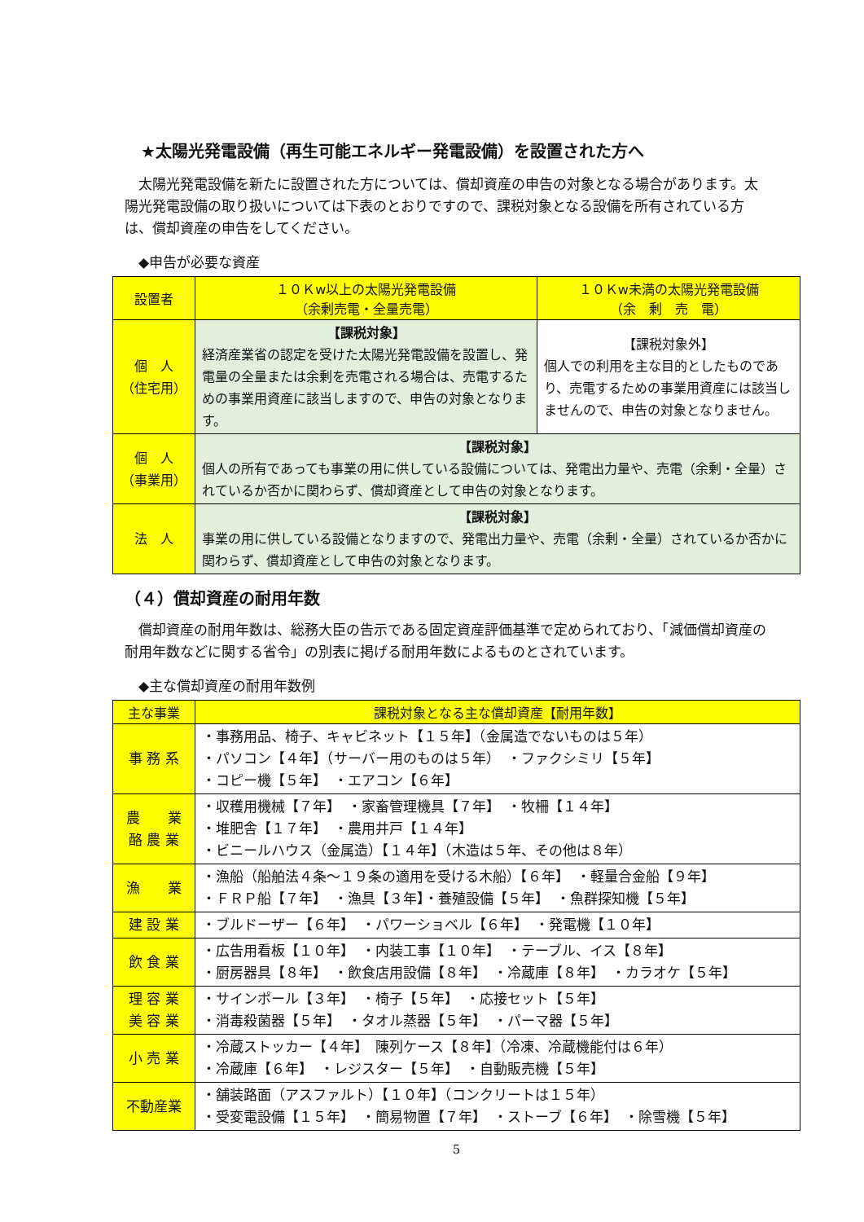★太陽光発電設備（再生可能エネルギー発電設備）を設置された方へ
　太陽光発電設備を新たに設置された方については、償却資産の申告の対象となる場合があります。太陽光発電設備の取り扱いについては下表のとおりですので、課税対象となる設備を所有されている方は、償却資産の申告をしてください。
◆申告が必要な資産
| 設置者 | １０Ｋw以上の太陽光発電設備 （余剰売電・全量売電） | １０Ｋw未満の太陽光発電設備 （余 剰 売 電） |
| --- | --- | --- |
| 個 人 （住宅用） | 【課税対象】 経済産業省の認定を受けた太陽光発電設備を設置し、発電量の全量または余剰を売電される場合は、売電するための事業用資産に該当しますので、申告の対象となります。 | 【課税対象外】 個人での利用を主な目的としたものであり、売電するための事業用資産には該当しませんので、申告の対象となりません。 |
| 個 人 （事業用） | 【課税対象】 個人の所有であっても事業の用に供している設備については、発電出力量や、売電（余剰・全量）されているか否かに関わらず、償却資産として申告の対象となります。 | |
| 法 人 | 【課税対象】 事業の用に供している設備となりますので、発電出力量や、売電（余剰・全量）されているか否かに関わらず、償却資産として申告の対象となります。 | |
（４）償却資産の耐用年数
　償却資産の耐用年数は、総務大臣の告示である固定資産評価基準で定められており、「減価償却資産の耐用年数などに関する省令」の別表に掲げる耐用年数によるものとされています。
◆主な償却資産の耐用年数例
| 主な事業 | 課税対象となる主な償却資産【耐用年数】 |
| --- | --- |
| 事 務 系 | ・事務用品、椅子、キャビネット【１５年】（金属造でないものは５年） ・パソコン【４年】（サーバー用のものは５年） ・ファクシミリ【５年】 ・コピー機【５年】 ・エアコン【６年】 |
| 農 業 酪 農 業 | ・収穫用機械【７年】 ・家畜管理機具【７年】 ・牧柵【１４年】 ・堆肥舎【１７年】 ・農用井戸【１４年】 ・ビニールハウス（金属造）【１４年】（木造は５年、その他は８年） |
| 漁 業 | ・漁船（船舶法４条～１９条の適用を受ける木船）【６年】 ・軽量合金船【９年】 ・ＦＲＰ船【７年】 ・漁具【３年】・養殖設備【５年】 ・魚群探知機【５年】 |
| 建 設 業 | ・ブルドーザー【６年】 ・パワーショベル【６年】 ・発電機【１０年】 |
| 飲 食 業 | ・広告用看板【１０年】 ・内装工事【１０年】 ・テーブル、イス【８年】 ・厨房器具【８年】 ・飲食店用設備【８年】 ・冷蔵庫【８年】 ・カラオケ【５年】 |
| 理 容 業 美 容 業 | ・サインポール【３年】 ・椅子【５年】 ・応接セット【５年】 ・消毒殺菌器【５年】 ・タオル蒸器【５年】 ・パーマ器【５年】 |
| 小 売 業 | ・冷蔵ストッカー【４年】 陳列ケース【８年】（冷凍、冷蔵機能付は６年） ・冷蔵庫【６年】 ・レジスター【５年】 ・自動販売機【５年】 |
| 不動産業 | ・舗装路面（アスファルト）【１０年】（コンクリートは１５年） ・受変電設備【１５年】 ・簡易物置【７年】 ・ストーブ【６年】 ・除雪機【５年】 |
5